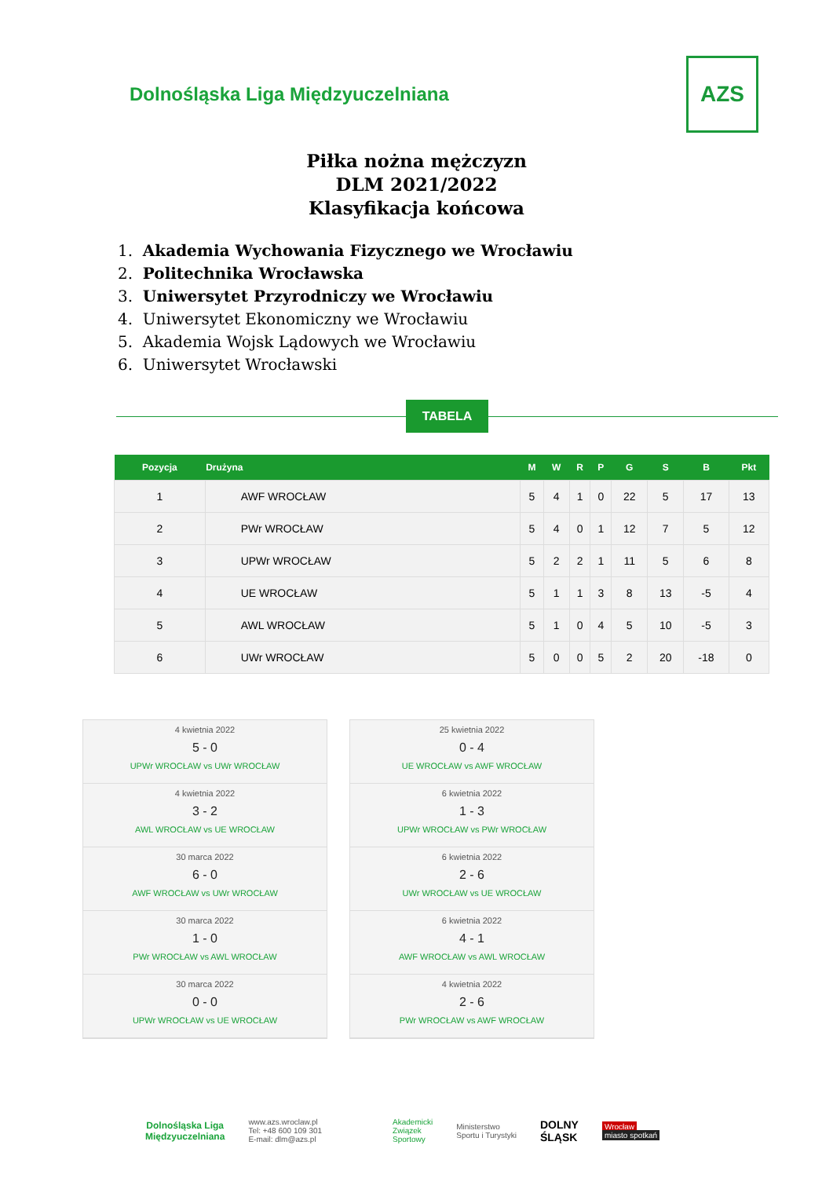Dolnośląska Liga Międzyuczelniana
AZS
Piłka nożna mężczyzn
DLM 2021/2022
Klasyfikacja końcowa
1. Akademia Wychowania Fizycznego we Wrocławiu
2. Politechnika Wrocławska
3. Uniwersytet Przyrodniczy we Wrocławiu
4. Uniwersytet Ekonomiczny we Wrocławiu
5. Akademia Wojsk Lądowych we Wrocławiu
6. Uniwersytet Wrocławski
TABELA
| Pozycja | Drużyna | M | W | R | P | G | S | B | Pkt |
| --- | --- | --- | --- | --- | --- | --- | --- | --- | --- |
| 1 | AWF WROCŁAW | 5 | 4 | 1 | 0 | 22 | 5 | 17 | 13 |
| 2 | PWr WROCŁAW | 5 | 4 | 0 | 1 | 12 | 7 | 5 | 12 |
| 3 | UPWr WROCŁAW | 5 | 2 | 2 | 1 | 11 | 5 | 6 | 8 |
| 4 | UE WROCŁAW | 5 | 1 | 1 | 3 | 8 | 13 | -5 | 4 |
| 5 | AWL WROCŁAW | 5 | 1 | 0 | 4 | 5 | 10 | -5 | 3 |
| 6 | UWr WROCŁAW | 5 | 0 | 0 | 5 | 2 | 20 | -18 | 0 |
4 kwietnia 2022
5 - 0
UPWr WROCŁAW vs UWr WROCŁAW
4 kwietnia 2022
3 - 2
AWL WROCŁAW vs UE WROCŁAW
30 marca 2022
6 - 0
AWF WROCŁAW vs UWr WROCŁAW
30 marca 2022
1 - 0
PWr WROCŁAW vs AWL WROCŁAW
30 marca 2022
0 - 0
UPWr WROCŁAW vs UE WROCŁAW
25 kwietnia 2022
0 - 4
UE WROCŁAW vs AWF WROCŁAW
6 kwietnia 2022
1 - 3
UPWr WROCŁAW vs PWr WROCŁAW
6 kwietnia 2022
2 - 6
UWr WROCŁAW vs UE WROCŁAW
6 kwietnia 2022
4 - 1
AWF WROCŁAW vs AWL WROCŁAW
4 kwietnia 2022
2 - 6
PWr WROCŁAW vs AWF WROCŁAW
Dolnośląska Liga
Międzyuczelniana
www.azs.wroclaw.pl
Tel: +48 600 109 301
E-mail: dlm@azs.pl
Akademicki
Związek
Sportowy
Ministerstwo
Sportu i Turystyki
DOLNY
ŚLĄSK
Wrocław
miasto spotkań